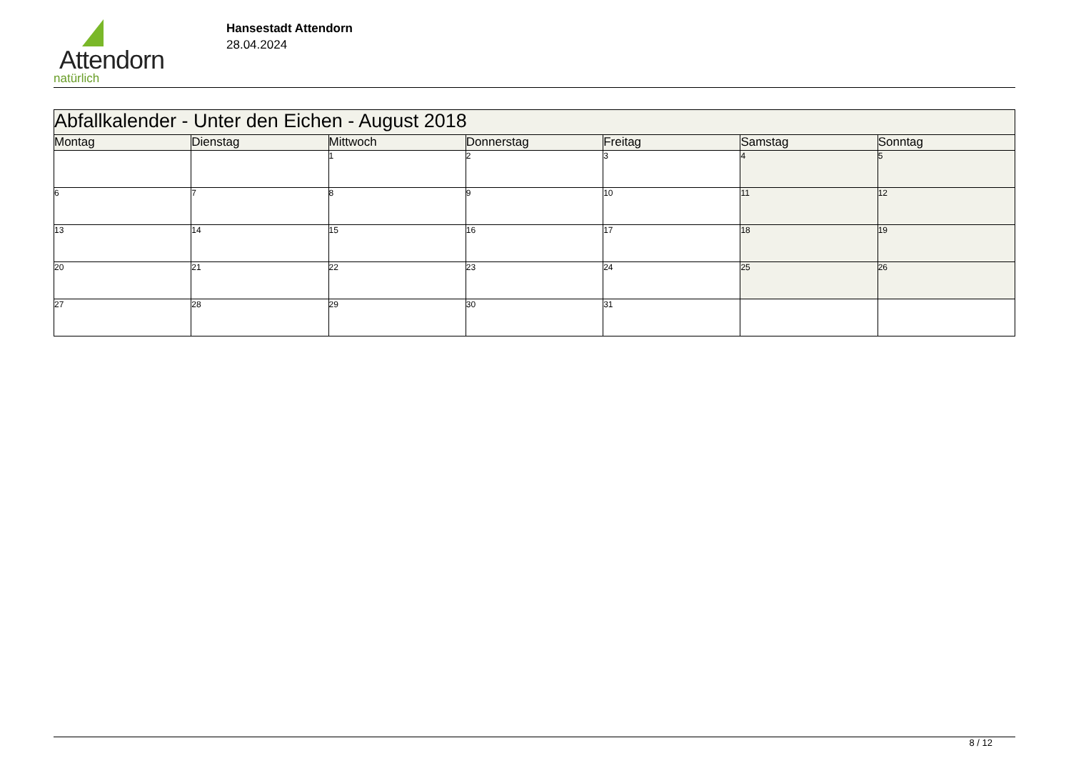Attendorn
natürlich
Hansestadt Attendorn
28.04.2024
| Abfallkalender - Unter den Eichen - August 2018 | | | | | | |
| --- | --- | --- | --- | --- | --- | --- |
| Montag | Dienstag | Mittwoch | Donnerstag | Freitag | Samstag | Sonntag |
| | | 1 | 2 | 3 | 4 | 5 |
| 6 | 7 | 8 | 9 | 10 | 11 | 12 |
| 13 | 14 | 15 | 16 | 17 | 18 | 19 |
| 20 | 21 | 22 | 23 | 24 | 25 | 26 |
| 27 | 28 | 29 | 30 | 31 | | |
8 / 12